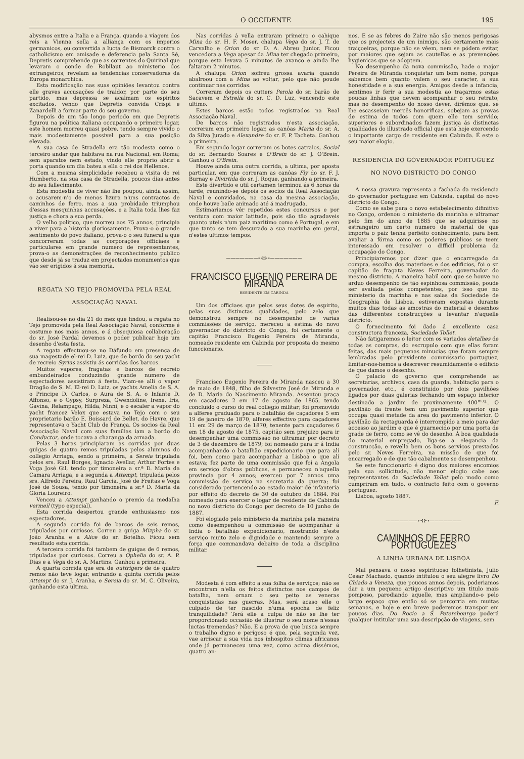O OCCIDENTE 195
abysmos entre a Italia e a França, quando a viagem dos reis a Vienna sella a alliança com os imperios germanicos, ou convertida a lucta de Bismarck contra o catholicismo em amisade e deferencia pela Santa Sé, Depretis comprehende que as correntes do Quirinal que levaram o conde de Robilaut ao ministerio dos extrangeiros, revelam as tendencias conservadoras da Europa monarchica.
Esta modificação nas suas opiniões levantou contra elle graves accusações de traidor, por parte do seu partido, mas depressa se acalmam os espiritos excitados, vendo que Depretis convida Crispi e Zanardelli a formar parte do seu governo.
Depois de um tão longo periodo em que Depretis figurou na politica italiana occupando o primeiro logar, este homem morreu quasi pobre, tendo sempre vivido o mais modestamente possivel para a sua posição elevada.
A sua casa de Stradella era tão modesta como o terceiro andar que habitava na rua Nacional, em Roma; sem aparatos nem estado, vindo elle proprio abrir a porta quando um dia bateu a ella o rei dos Hellenos.
Com a mesma simplicidade recebeu a visita do rei Humberto, na sua casa de Stradella, poucos dias antes do seu fallecimento.
Esta modestia de viver não lhe poupou, ainda assim, o acusarem-n'o de menos lizura n'uns contractos de caminhos de ferro, mas a sua probidade triumphou d'essas mesquinhas accusações, e a Italia toda lhes faz justiça e chora a sua perda.
O velho politico, que morreu aos 75 annos, principia a viver para a historia gloriosamente. Prova-o o grande sentimento do povo italiano, prova-o o seu funeral a que concorreram todas as corporações officiaes e particulares em grande numero de representantes, prova-o as demonstrações de reconhecimento publico que desde já se traduz em projectados monumentos que vão ser erigidos á sua memoria.
REGATA NO TEJO PROMOVIDA PELA REAL
ASSOCIAÇÃO NAVAL
Realisou-se no dia 21 do mez que findou, a regata no Tejo promovida pela Real Associação Naval, conforme é costume nos mais annos, e á obsequiosa collaboração do sr. José Pardal devemos o poder publicar hoje um desenho d'esta festa.
A regata effectuou-se no Dáfundo em presença de sua magestade el-rei D. Luiz, que de bordo do seu yacht de recreio Syrius assistiu ás corridas dos barcos.
Muitos vapores, fragatas e barcos de recreio embandeirados conduzindo grande numero de espectadores assistiram á festa. Viam-se alli o vapor Dragão de S. M. El-rei D. Luiz, os yachts Amelia de S. A. o Principe D. Carlos, o Aura de S. A. o Infante D. Affonso, e o Gypsy, Surpreza, Gwendoline, Irene, Iris, Gavina, Relampago, Hilda, Ninni, e o escaler a vapor do yacht francez Velox que estava no Tejo com o seu proprietario barão E. Boissard de Bellet, do Havre, que representava o Yacht Club de França. Os socios da Real Associação Naval com suas familias iam a bordo do Conductor, onde tocava a charanga da armada.
Pelas 3 horas principiaram as corridas por duas guigas de quatro remos tripuladas pelos alumnos do collegio Arriaga, sendo a primeira, a Sereia tripulada pelos srs. Raul Borges, Ignacio Avellar, Arthur Fortes e Voga José Gil, tendo por timoneira a sr.ª D. Maria da Camara Arriaga, e a segunda a Attempt, tripulada pelos srs. Alfredo Pereira, Raul Garcia, José de Freitas e Voga José de Sousa, tendo por timoneira a sr.ª D. Maria da Gloria Loureiro.
Venceu a Attempt ganhando o premio da medalha vermeil (typo especial).
Esta corrida despertou grande enthusiasmo nos espectadores.
A segunda corrida foi de barcos de seis remos, tripulados por curiosos. Correu a guiga Mizpha do sr. João Aranha e a Alice do sr. Botelho. Ficou sem resultado esta corrida.
A terceira corrida foi tambem de guigas de 6 remos, tripuladas por curiosos. Correu a Ophelia do sr. A. P. Dias e a Vega do sr. A. Martins. Ganhou a primeira.
A quarta corrida que era de outtrigers de de quatro remos não teve logar, entrando a quinta corrida pelos Attempt do sr. J. Aranha, e Sereia do sr. M. C. Oliveira, ganhando esta ultima.
Nas corridas á vella entraram primeiro o cahique Mina do sr. H. F. Moser, chalupa Vega do sr. J. T. de Carvalho e Orion do sr. D. A. Abreu Junior. Ficou vencedora a Vega apesar da Mina ter chegado primeiro, porque esta levava 5 minutos de avanço e ainda lhe faltaram 2 minutos.
A chalupa Orion soffreu grossa avaria quando abalroou com a Mina ao voltar, pelo que não poude continuar nas corridas.
Correram depois os cutters Perola do sr. barão de Sacavem e Estrella do sr. C. D. Luz, vencendo este ultimo.
Estes barcos estão todos registrados na Real Associação Naval.
De barcos não registrados n'esta associação, correram em primeiro logar, as canôas Maria do sr. A. da Silva Jurado e Alexandre do sr. F. P. Tacheta. Ganhou a primeira.
Em segundo logar correram os botes catraios, Social do sr. Bernardo Soares e O'Brein do sr. J. O'Brein. Ganhou o O'Brein.
Houve ainda uma outra corrida, a ultima, por aposta particular, em que correram as canôas Fly do sr. F. J. Burnay e Divirtida do sr. J. Roque, ganhando a primeira.
Este divertido e util certamen terminou ás 6 horas da tarde, reunindo-se depois os socios da Real Associação Naval e convidados, na casa da mesma associação, onde houve baile animado até á madrugada.
Estimariamos vêr repetidos estes concursos e por ventura com maior latitude, pois são tão agradaveis quanto uteis n'um paiz maritimo como é Portugal, e em que tanto se tem descurado a sua marinha em geral, n'estes ultimos tempos.
———————∘⊰⊱∘———————
FRANCISCO EUGENIO PEREIRA DE MIRANDA
RESIDENTE EM CABINDA
Um dos officiaes que pelos seus dotes de espirito, pelas suas distinctas qualidades, pelo zelo que demonstrou sempre no desempenho de varias commissões de serviço, mereceu a estima do novo governador do districto do Congo, foi certamente o capitão Francisco Eugenio Pereira de Miranda, nomeado residente em Cabinda por proposta do mesmo funccionario.
Francisco Eugenio Pereira de Miranda nasceu a 30 de maio de 1848, filho de Silvestre José de Miranda e de D. Maria do Nascimento Miranda. Assentou praça em caçadores 2 em 17 de agosto de 1865, tendo concluido o curso do real collegio militar; foi promovido a alferes graduado para o batalhão de caçadores 5 em 19 de janeiro de 1870, alferes effectivo para caçadores 11 em 29 de março de 1870, tenente para caçadores 6 em 18 de agosto de 1875, capitão sem prejuizo para ir desempenhar uma commissão no ultramar por decreto de 3 de dezembro de 1879; foi nomeado para ir á India acompanhando o batalhão expedicionario que para ali foi, bem como para acompanhar a Lisboa o que ali estava; fez parte de uma commissão que foi a Angola em serviço d'obras publicas, e permaneceu n'aquella provincia por 4 annos; exerceu por 7 annos uma commissão de serviço na secretaria da guerra; foi considerado pertencendo ao estado maior de infanteria por effeito do decreto de 30 de outubro de 1884. Foi nomeado para exercer o logar de residente de Cabinda no novo districto do Congo por decreto de 10 junho de 1887.
Foi elogiado pelo ministerio da marinha pela maneira como desempenhou a commissão de acompanhar á India o batalhão expedicionario, mostrando n'este serviço muito zelo e dignidade e mantendo sempre a força que commandava debaixo de toda a disciplina militar.
Modesta é com effeito a sua folha de serviços; não se encontram n'ella os feitos distinctos nos campos de batalha, nem ornam o seu peito as veneras conquistadas nas guerras. Mas, será acaso elle o culpado de ter nascido n'uma epocha de feliz tranquilidade? Terá elle a culpa de não se lhe ter proporcionado occasião de illustrar o seu nome n'essas luctas tremendas? Não. E a prova de que busca sempre o trabalho digno e perigoso é que, pela segunda vez, vae arriscar a sua vida nos inhospitos climas africanos onde já permaneceu uma vez, como acima dissémos, quatro an-
nos. E se as febres do Zaire não são menos perigosas que os projecteis de um inimigo, são certamente mais traiçoeiras, porque não se vêem, nem se pódem evitar, por maiores que sejam as cautellas e as prevenções hygienicas que se adoptem.
No desempenho da nova commissão, hade o major Pereira de Miranda conquistar um bom nome, porque sabemos bem quanto valem o seu caracter, a sua honestidade e a sua energia. Amigos desde a infancia, sentimos ir ferir a sua modestia ao traçarmos estas poucas linhas que devem acompanhar o seu retrato, mas no desempenho do nosso dever, dirêmos que, se lhe escasseiam mercês honorificas, sobejam as provas de estima de todos com quem elle tem servido; superiores e subordinados fazem justiça ás distinctas qualidades do illustrado official que está hoje exercendo o importante cargo de residente em Cabinda. É este o seu maior elogio.
RESIDENCIA DO GOVERNADOR PORTUGUEZ
NO NOVO DISTRICTO DO CONGO
A nossa gravura representa a fachada da residencia do governador portuguez em Cabinda, capital do novo districto do Congo.
Como se sabe para o novo estabelecimento difinitivo no Congo, ordenou o ministerio da marinha e ultramar pelo fim do anno de 1885 que se adquirisse no estrangeiro um certo numero de material de que importa o paiz tenha perfeito conhecimento, para bem avaliar a fórma como os poderes publicos se teem interessado em resolver o difficil problema da occupação do Congo.
Principiaremos por dizer que o encarregado da compra, escolha dos materiaes e dos edificios, foi o sr. capitão de fragata Neves Ferreira, governador do mesmo districto. A maneira habil com que se houve no arduo desempenho de tão espinhosa commissão, poude ser avaliada pelos competentes, por isso que no ministerio da marinha e nas salas da Sociedade de Geographia de Lisboa, estiveram expostas durante muitos dias todas as amostras do material e desenhos das differentes construcções a levantar n'aquelle districto.
O fornecimento foi dado á excellente casa constructora franceza, Sociedade Tollet.
Não fatigaremos o leitor com os variados detalhes de todas as compras, do escrupulo com que ellas foram feitas, das mais pequenas minucias que foram sempre lembradas pelo previdente commissario portuguez, limitar-nos-hemos a descrever resumidamente o edificio de que damos o desenho.
O palacio do governo que comprehende as secretarias, archivos, casa da guarda, habitação para o governador, etc., é constituido por dois pavilhões ligados por duas galerias fechando um espaço interior destinado a jardim de proximamente 400<sup>m.q.</sup>. O pavilhão da frente tem um pavimento superior que occupa quasi metade da area do pavimento inferior. O pavilhão da rectaguarda é interrompido a meio para dar accesso ao jardim e que é guarnecido por uma porta de grade de ferro, como se vê do desenho. Á boa qualidade do material empregado, liga-se a elegancia da construcção, e revella bem os bons serviços prestados pelo sr. Neves Ferreira, na missão de que foi encarregado e de que tão cabalmente se desempenhou.
Se este funccionario é digno dos maiores encomios pela sua sollicitude, não menor elogio cabe aos representantes da Sociedade Tollet pelo modo como cumpriram em tudo, o contracto feito com o governo portuguez.
Lisboa, agosto 1887.
F.
———————∘⊰⊱∘———————
CAMINHOS DE FERRO PORTUGUEZES
A LINHA URBANA DE LISBOA
Mal pensava o nosso espirituoso folhetinista, Julio Cesar Machado, quando intitulou o seu alegre livro Do Chiado a Veneza, que poucos annos depois, poderiamos dar a um pequeno artigo descriptivo um titulo mais pomposo, parodiando aquelle, mas ampliando-o pelo largo espaço que então só se percorria em muitas semanas, e hoje e em breve poderemos transpor em poucos dias. Do Rocio a S. Petersbourgo poderá qualquer intitular uma sua descripção de viagens, sem